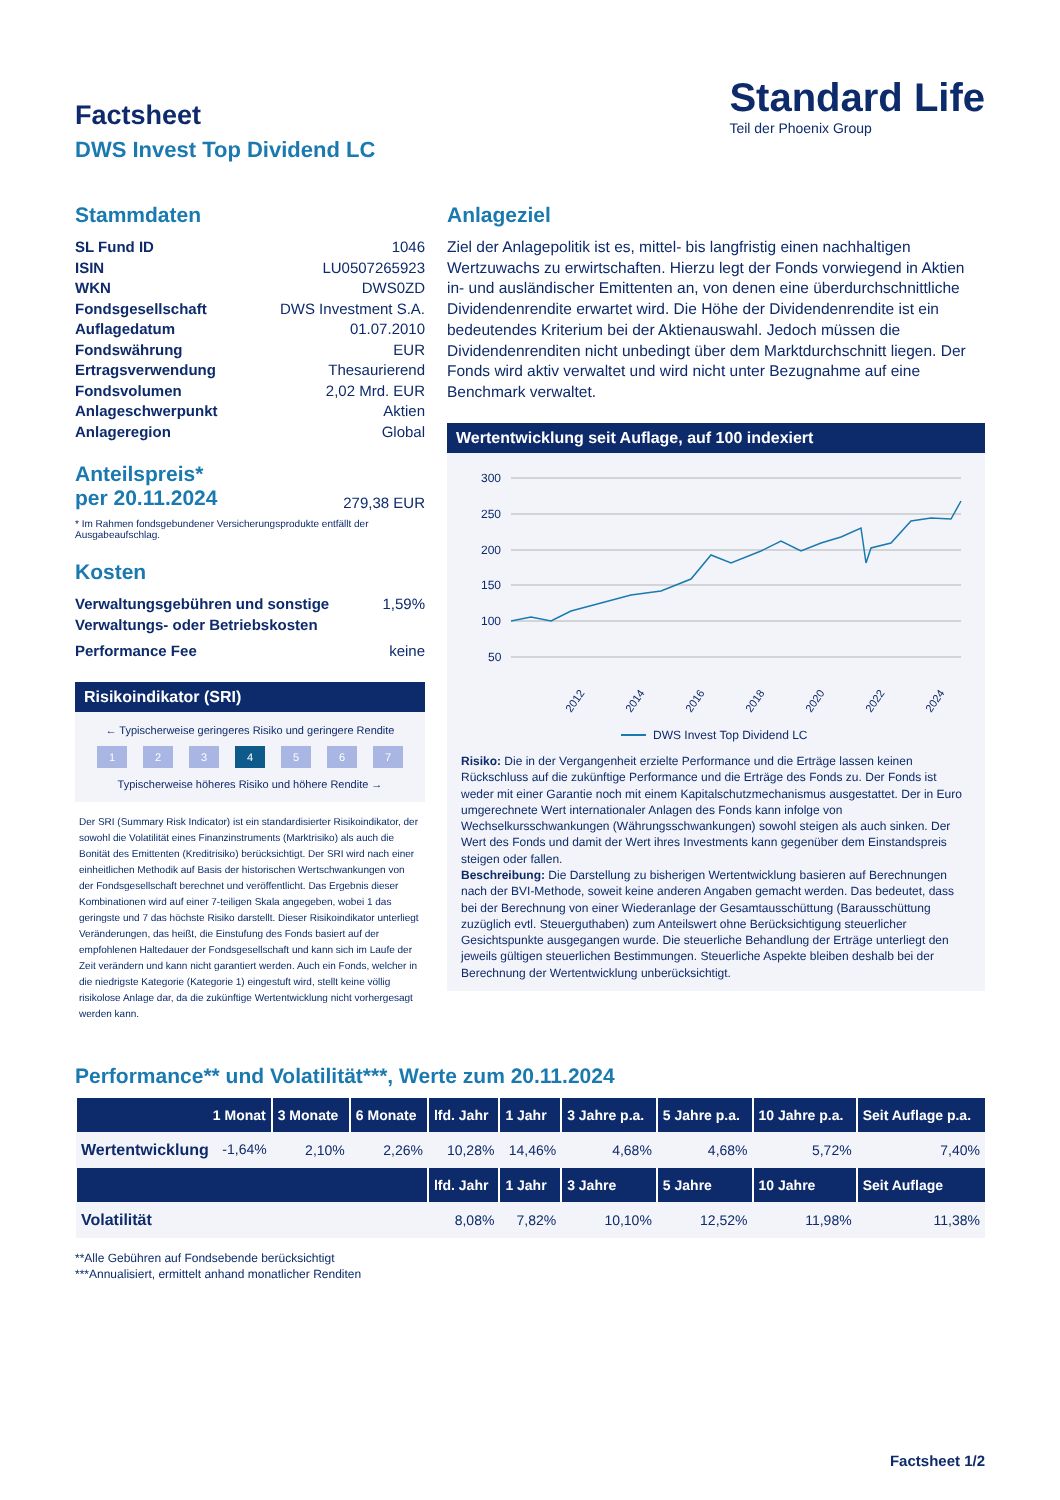Standard Life
Teil der Phoenix Group
Factsheet
DWS Invest Top Dividend LC
Stammdaten
SL Fund ID 1046
ISIN LU0507265923
WKN DWS0ZD
Fondsgesellschaft DWS Investment S.A.
Auflagedatum 01.07.2010
Fondswährung EUR
Ertragsverwendung Thesaurierend
Fondsvolumen 2,02 Mrd. EUR
Anlageschwerpunkt Aktien
Anlageregion Global
Anteilspreis*
per 20.11.2024 279,38 EUR
* Im Rahmen fondsgebundener Versicherungsprodukte entfällt der Ausgabeaufschlag.
Kosten
Verwaltungsgebühren und sonstige Verwaltungs- oder Betriebskosten 1,59%
Performance Fee keine
Risikoindikator (SRI)
← Typischerweise geringeres Risiko und geringere Rendite
1234567
Typischerweise höheres Risiko und höhere Rendite →
Der SRI (Summary Risk Indicator) ist ein standardisierter Risikoindikator, der sowohl die Volatilität eines Finanzinstruments (Marktrisiko) als auch die Bonität des Emittenten (Kreditrisiko) berücksichtigt. Der SRI wird nach einer einheitlichen Methodik auf Basis der historischen Wertschwankungen von der Fondsgesellschaft berechnet und veröffentlicht. Das Ergebnis dieser Kombinationen wird auf einer 7-teiligen Skala angegeben, wobei 1 das geringste und 7 das höchste Risiko darstellt. Dieser Risikoindikator unterliegt Veränderungen, das heißt, die Einstufung des Fonds basiert auf der empfohlenen Haltedauer der Fondsgesellschaft und kann sich im Laufe der Zeit verändern und kann nicht garantiert werden. Auch ein Fonds, welcher in die niedrigste Kategorie (Kategorie 1) eingestuft wird, stellt keine völlig risikolose Anlage dar, da die zukünftige Wertentwicklung nicht vorhergesagt werden kann.
Anlageziel
Ziel der Anlagepolitik ist es, mittel- bis langfristig einen nachhaltigen Wertzuwachs zu erwirtschaften. Hierzu legt der Fonds vorwiegend in Aktien in- und ausländischer Emittenten an, von denen eine überdurchschnittliche Dividendenrendite erwartet wird. Die Höhe der Dividendenrendite ist ein bedeutendes Kriterium bei der Aktienauswahl. Jedoch müssen die Dividendenrenditen nicht unbedingt über dem Marktdurchschnitt liegen. Der Fonds wird aktiv verwaltet und wird nicht unter Bezugnahme auf eine Benchmark verwaltet.
Wertentwicklung seit Auflage, auf 100 indexiert
300
250
200
150
100
50
2012
2014
2016
2018
2020
2022
2024
DWS Invest Top Dividend LC
Risiko: Die in der Vergangenheit erzielte Performance und die Erträge lassen keinen Rückschluss auf die zukünftige Performance und die Erträge des Fonds zu. Der Fonds ist weder mit einer Garantie noch mit einem Kapitalschutzmechanismus ausgestattet. Der in Euro umgerechnete Wert internationaler Anlagen des Fonds kann infolge von Wechselkursschwankungen (Währungsschwankungen) sowohl steigen als auch sinken. Der Wert des Fonds und damit der Wert ihres Investments kann gegenüber dem Einstandspreis steigen oder fallen.
Beschreibung: Die Darstellung zu bisherigen Wertentwicklung basieren auf Berechnungen nach der BVI-Methode, soweit keine anderen Angaben gemacht werden. Das bedeutet, dass bei der Berechnung von einer Wiederanlage der Gesamtausschüttung (Barausschüttung zuzüglich evtl. Steuerguthaben) zum Anteilswert ohne Berücksichtigung steuerlicher Gesichtspunkte ausgegangen wurde. Die steuerliche Behandlung der Erträge unterliegt den jeweils gültigen steuerlichen Bestimmungen. Steuerliche Aspekte bleiben deshalb bei der Berechnung der Wertentwicklung unberücksichtigt.
Performance** und Volatilität***, Werte zum 20.11.2024
| 1 Monat | 3 Monate | 6 Monate | lfd. Jahr | 1 Jahr | 3 Jahre p.a. | 5 Jahre p.a. | 10 Jahre p.a. | Seit Auflage p.a. |
| --- | --- | --- | --- | --- | --- | --- | --- | --- |
| Wertentwicklung -1,64% | 2,10% | 2,26% | 10,28% | 14,46% | 4,68% | 4,68% | 5,72% | 7,40% |
| | | | lfd. Jahr | 1 Jahr | 3 Jahre | 5 Jahre | 10 Jahre | Seit Auflage |
| Volatilität | | | 8,08% | 7,82% | 10,10% | 12,52% | 11,98% | 11,38% |
**Alle Gebühren auf Fondsebende berücksichtigt
***Annualisiert, ermittelt anhand monatlicher Renditen
Factsheet 1/2